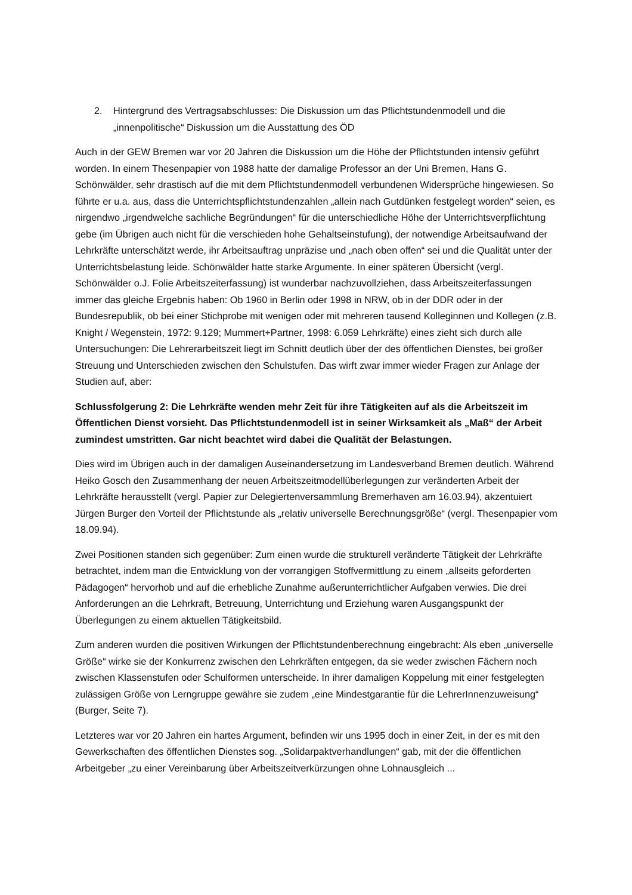2. Hintergrund des Vertragsabschlusses: Die Diskussion um das Pflichtstundenmodell und die „innenpolitische“ Diskussion um die Ausstattung des ÖD
Auch in der GEW Bremen war vor 20 Jahren die Diskussion um die Höhe der Pflichtstunden intensiv geführt worden. In einem Thesenpapier von 1988 hatte der damalige Professor an der Uni Bremen, Hans G. Schönwälder, sehr drastisch auf die mit dem Pflichtstundenmodell verbundenen Widersprüche hingewiesen. So führte er u.a. aus, dass die Unterrichtspflichtstundenzahlen „allein nach Gutdünken festgelegt worden“ seien, es nirgendwo „irgendwelche sachliche Begründungen“ für die unterschiedliche Höhe der Unterrichtsverpflichtung gebe (im Übrigen auch nicht für die verschieden hohe Gehaltseinstufung), der notwendige Arbeitsaufwand der Lehrkräfte unterschätzt werde, ihr Arbeitsauftrag unpräzise und „nach oben offen“ sei und die Qualität unter der Unterrichtsbelastung leide. Schönwälder hatte starke Argumente. In einer späteren Übersicht (vergl. Schönwälder o.J. Folie Arbeitszeiterfassung) ist wunderbar nachzuvollziehen, dass Arbeitszeiterfassungen immer das gleiche Ergebnis haben: Ob 1960 in Berlin oder 1998 in NRW, ob in der DDR oder in der Bundesrepublik, ob bei einer Stichprobe mit wenigen oder mit mehreren tausend Kolleginnen und Kollegen (z.B. Knight / Wegenstein, 1972: 9.129; Mummert+Partner, 1998: 6.059 Lehrkräfte) eines zieht sich durch alle Untersuchungen: Die Lehrerarbeitszeit liegt im Schnitt deutlich über der des öffentlichen Dienstes, bei großer Streuung und Unterschieden zwischen den Schulstufen. Das wirft zwar immer wieder Fragen zur Anlage der Studien auf, aber:
Schlussfolgerung 2: Die Lehrkräfte wenden mehr Zeit für ihre Tätigkeiten auf als die Arbeitszeit im Öffentlichen Dienst vorsieht. Das Pflichtstundenmodell ist in seiner Wirksamkeit als „Maß“ der Arbeit zumindest umstritten. Gar nicht beachtet wird dabei die Qualität der Belastungen.
Dies wird im Übrigen auch in der damaligen Auseinandersetzung im Landesverband Bremen deutlich. Während Heiko Gosch den Zusammenhang der neuen Arbeitszeitmodellüberlegungen zur veränderten Arbeit der Lehrkräfte herausstellt (vergl. Papier zur Delegiertenversammlung Bremerhaven am 16.03.94), akzentuiert Jürgen Burger den Vorteil der Pflichtstunde als „relativ universelle Berechnungsgröße“ (vergl. Thesenpapier vom 18.09.94).
Zwei Positionen standen sich gegenüber: Zum einen wurde die strukturell veränderte Tätigkeit der Lehrkräfte betrachtet, indem man die Entwicklung von der vorrangigen Stoffvermittlung zu einem „allseits geforderten Pädagogen“ hervorhob und auf die erhebliche Zunahme außerunterrichtlicher Aufgaben verwies. Die drei Anforderungen an die Lehrkraft, Betreuung, Unterrichtung und Erziehung waren Ausgangspunkt der Überlegungen zu einem aktuellen Tätigkeitsbild.
Zum anderen wurden die positiven Wirkungen der Pflichtstundenberechnung eingebracht: Als eben „universelle Größe“ wirke sie der Konkurrenz zwischen den Lehrkräften entgegen, da sie weder zwischen Fächern noch zwischen Klassenstufen oder Schulformen unterscheide. In ihrer damaligen Koppelung mit einer festgelegten zulässigen Größe von Lerngruppe gewähre sie zudem „eine Mindestgarantie für die LehrerInnenzuweisung“ (Burger, Seite 7).
Letzteres war vor 20 Jahren ein hartes Argument, befinden wir uns 1995 doch in einer Zeit, in der es mit den Gewerkschaften des öffentlichen Dienstes sog. „Solidarpaktverhandlungen“ gab, mit der die öffentlichen Arbeitgeber „zu einer Vereinbarung über Arbeitszeitverkürzungen ohne Lohnausgleich ...